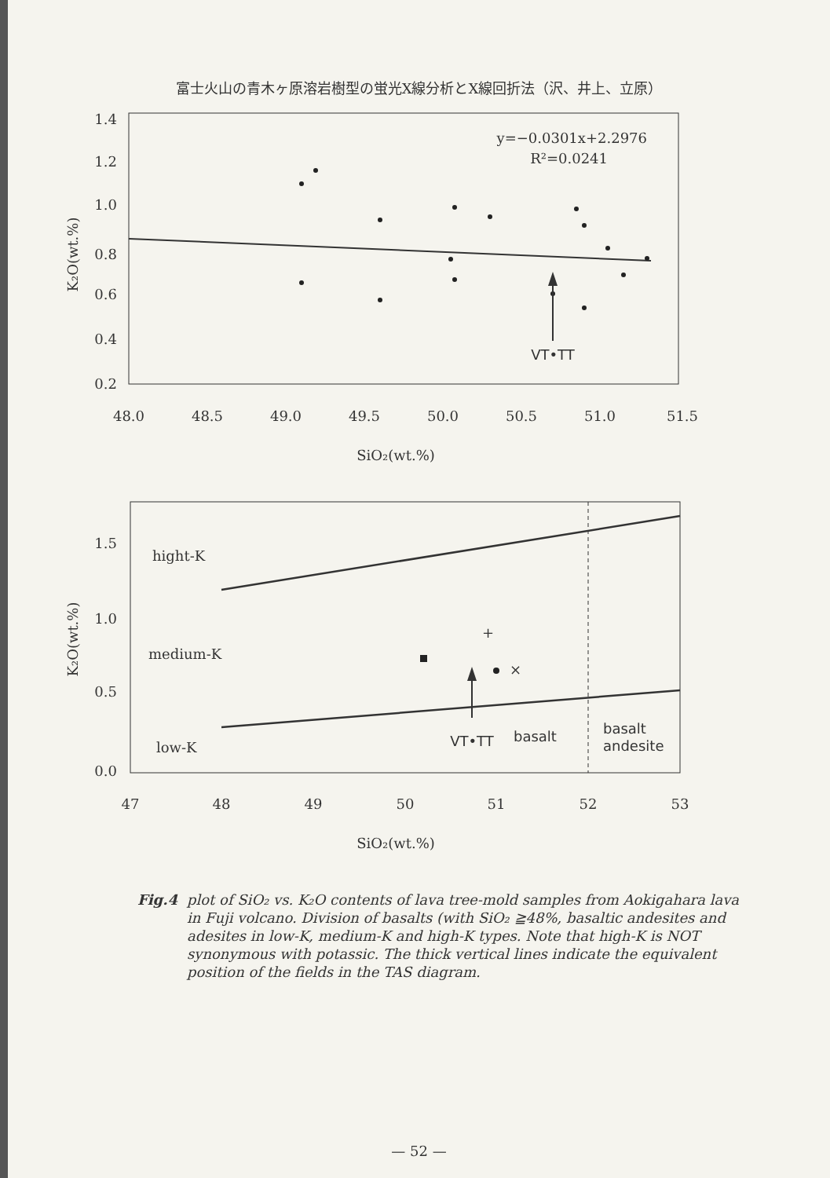富士火山の青木ヶ原溶岩樹型の蛍光X線分析とX線回折法（沢、井上、立原）
1.4
1.2
1.0
0.8
0.6
0.4
0.2
48.0
48.5
49.0
49.5
50.0
50.5
51.0
51.5
SiO₂(wt.%)
K₂O(wt.%)
y=−0.0301x+2.2976
R²=0.0241
VT•TT
1.5
1.0
0.5
0.0
47
48
49
50
51
52
53
SiO₂(wt.%)
K₂O(wt.%)
hight-K
medium-K
low-K
+
×
VT•TT
basalt
basalt
andesite
Fig.4 plot of SiO₂ vs. K₂O contents of lava tree-mold samples from Aokigahara lava in Fuji volcano. Division of basalts (with SiO₂ ≧48%, basaltic andesites and adesites in low-K, medium-K and high-K types. Note that high-K is NOT synonymous with potassic. The thick vertical lines indicate the equivalent position of the fields in the TAS diagram.
— 52 —